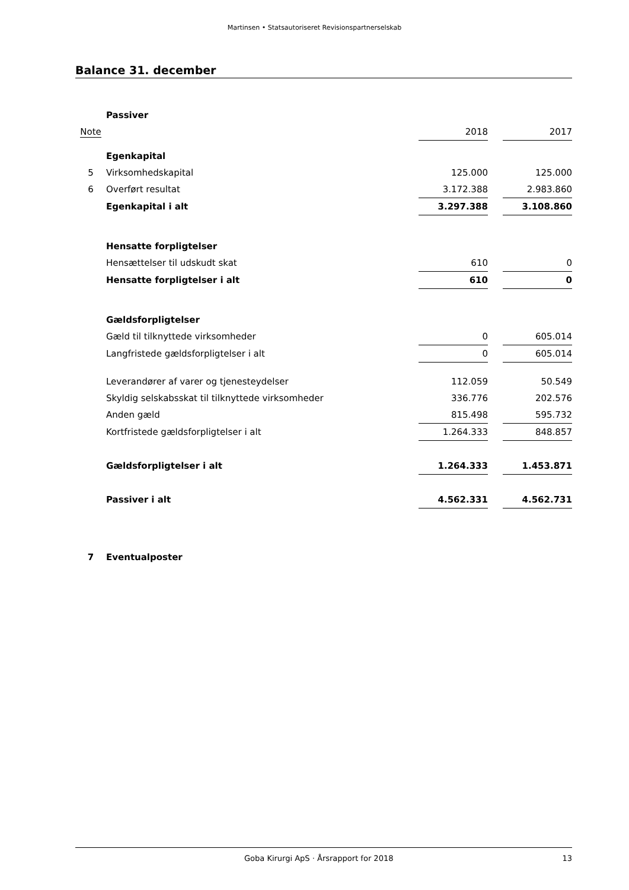Martinsen • Statsautoriseret Revisionspartnerselskab
Balance 31. december
| | Passiver | | | |
| Note | | 2018 | | 2017 |
| | Egenkapital | | | |
| 5 | Virksomhedskapital | 125.000 | | 125.000 |
| 6 | Overført resultat | 3.172.388 | | 2.983.860 |
| | Egenkapital i alt | 3.297.388 | | 3.108.860 |
| | Hensatte forpligtelser | | | |
| | Hensættelser til udskudt skat | 610 | | 0 |
| | Hensatte forpligtelser i alt | 610 | | 0 |
| | Gældsforpligtelser | | | |
| | Gæld til tilknyttede virksomheder | 0 | | 605.014 |
| | Langfristede gældsforpligtelser i alt | 0 | | 605.014 |
| | Leverandører af varer og tjenesteydelser | 112.059 | | 50.549 |
| | Skyldig selskabsskat til tilknyttede virksomheder | 336.776 | | 202.576 |
| | Anden gæld | 815.498 | | 595.732 |
| | Kortfristede gældsforpligtelser i alt | 1.264.333 | | 848.857 |
| | Gældsforpligtelser i alt | 1.264.333 | | 1.453.871 |
| | Passiver i alt | 4.562.331 | | 4.562.731 |
| 7 | Eventualposter | | | |
Goba Kirurgi ApS · Årsrapport for 2018 13